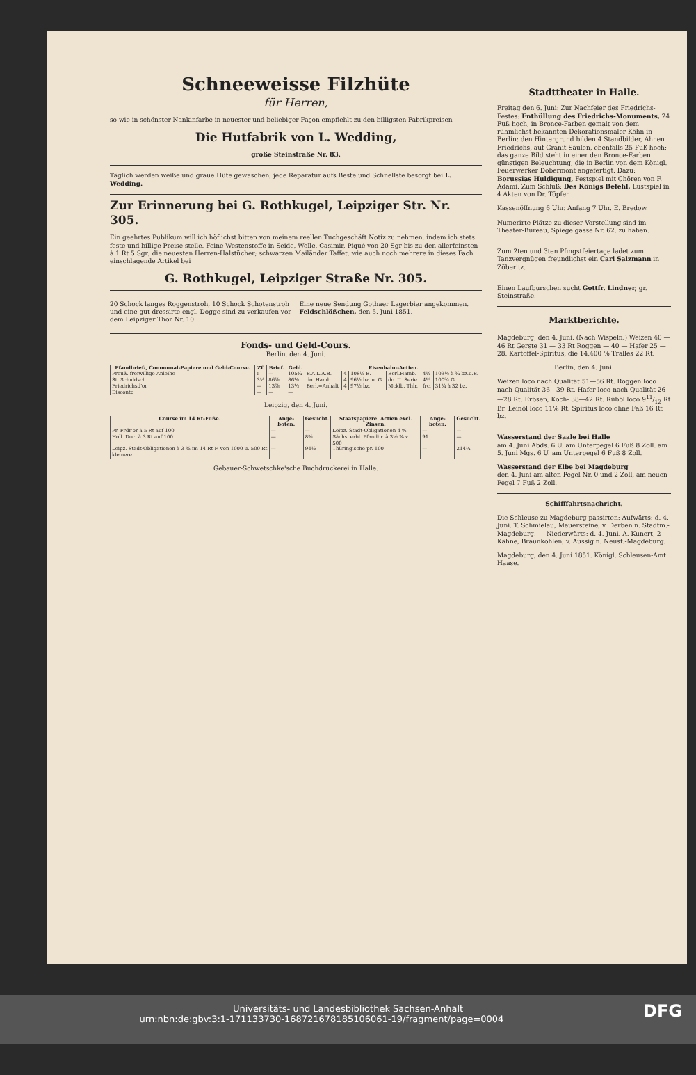Schneeweisse Filzhüte
für Herren,
so wie in schönster Nankinfarbe in neuester und beliebiger Façon empfiehlt zu den billigsten Fabrikpreisen
Die Hutfabrik von L. Wedding,
große Steinstraße Nr. 83.
Täglich werden weiße und graue Hüte gewaschen, jede Reparatur aufs Beste und Schnellste besorgt bei L. Wedding.
Zur Erinnerung bei G. Rothkugel, Leipziger Str. Nr. 305.
Ein geehrtes Publikum will ich höflichst bitten von meinem reellen Tuchgeschäft Notiz zu nehmen, indem ich stets feste und billige Preise stelle. Feine Westenstoffe in Seide, Wolle, Casimir, Piqué von 20 Sgr bis zu den allerfeinsten à 1 Rt 5 Sgr; die neuesten Herren-Halstücher; schwarzen Mailänder Taffet, wie auch noch mehrere in dieses Fach einschlagende Artikel bei
G. Rothkugel, Leipziger Straße Nr. 305.
20 Schock langes Roggenstroh, 10 Schock Schotenstroh und eine gut dressirte engl. Dogge sind zu verkaufen vor dem Leipziger Thor Nr. 10.
Eine neue Sendung Gothaer Lagerbier angekommen. Feldschlößchen, den 5. Juni 1851.
Fonds- und Geld-Cours.
Berlin, den 4. Juni.
| Pfandbrief-, Communal-Papiere und Geld-Course. | Zf. | Brief. | Geld. | Eisenbahn-Actien. | | | | | |
| --- | --- | --- | --- | --- | --- | --- | --- | --- | --- |
| Preuß. freiwillige Anleihe | 5 | — | 105¾ | B.A.L.A.B. | 4 | 108½ B. | Berl.Hamb. | 4½ | 103½ à ¾ bz.u.B. |
| St. Schuldsch. | 3½ | 86⅝ | 86⅛ | do. Hamb. | 4 | 96½ bz. u. G. | do. II. Serie | 4½ | 100¾ G. |
| Friedrichsd'or | — | 13⅞ | 13⅓ | Berl.=Anhalt | 4 | 97½ bz. | Mcklb. Thlr. | frc. | 31¾ à 32 bz. |
| Disconto | — | — | — | | | | | | |
Leipzig, den 4. Juni.
| Course im 14 Rt-Fuße. | Ange-boten. | Gesucht. | Staatspapiere. Actien excl. Zinsen. | Ange-boten. | Gesucht. |
| --- | --- | --- | --- | --- | --- |
| Pr. Frdr'or à 5 Rt auf 100 | — | — | Leipz. Stadt-Obligationen 4 % | — | — |
| Holl. Duc. à 3 Rt auf 100 | — | 8¾ | Sächs. erbl. Pfandbr. à 3½ % v. 500 | 91 | — |
| Leipz. Stadt-Obligationen à 3 % im 14 Rt F. von 1000 u. 500 Rt kleinere | — | 94½ | Thüringische pr. 100 | — | 214¼ |
Gebauer-Schwetschke'sche Buchdruckerei in Halle.
Stadttheater in Halle.
Freitag den 6. Juni: Zur Nachfeier des Friedrichs-Festes: Enthüllung des Friedrichs-Monuments, 24 Fuß hoch, in Bronce-Farben gemalt von dem rühmlichst bekannten Dekorationsmaler Köhn in Berlin; den Hintergrund bilden 4 Standbilder, Ahnen Friedrichs, auf Granit-Säulen, ebenfalls 25 Fuß hoch; das ganze Bild steht in einer den Bronce-Farben günstigen Beleuchtung, die in Berlin von dem Königl. Feuerwerker Dobermont angefertigt. Dazu: Borussias Huldigung, Festspiel mit Chören von F. Adami. Zum Schluß: Des Königs Befehl, Lustspiel in 4 Akten von Dr. Töpfer.
Kassenöffnung 6 Uhr. Anfang 7 Uhr. E. Bredow.
Numerirte Plätze zu dieser Vorstellung sind im Theater-Bureau, Spiegelgasse Nr. 62, zu haben.
Zum 2ten und 3ten Pfingstfeiertage ladet zum Tanzvergnügen freundlichst ein Carl Salzmann in Zöberitz.
Einen Laufburschen sucht Gottfr. Lindner, gr. Steinstraße.
Marktberichte.
Magdeburg, den 4. Juni. (Nach Wispeln.) Weizen 40 — 46 Rt Gerste 31 — 33 Rt Roggen — 40 — Hafer 25 — 28. Kartoffel-Spiritus, die 14,400 % Tralles 22 Rt.
Berlin, den 4. Juni.
Weizen loco nach Qualität 51—56 Rt. Roggen loco nach Qualität 36—39 Rt. Hafer loco nach Qualität 26—28 Rt. Erbsen, Koch- 38—42 Rt. Rüböl loco 911/12 Rt Br. Leinöl loco 11⅙ Rt. Spiritus loco ohne Faß 16 Rt bz.
Wasserstand der Saale bei Halle
am 4. Juni Abds. 6 U. am Unterpegel 6 Fuß 8 Zoll. am 5. Juni Mgs. 6 U. am Unterpegel 6 Fuß 8 Zoll.
Wasserstand der Elbe bei Magdeburg
den 4. Juni am alten Pegel Nr. 0 und 2 Zoll, am neuen Pegel 7 Fuß 2 Zoll.
Schifffahrtsnachricht.
Die Schleuse zu Magdeburg passirten: Aufwärts: d. 4. Juni. T. Schmielau, Mauersteine, v. Derben n. Stadtm.-Magdeburg. — Niederwärts: d. 4. Juni. A. Kunert, 2 Kähne, Braunkohlen, v. Aussig n. Neust.-Magdeburg.
Magdeburg, den 4. Juni 1851. Königl. Schleusen-Amt. Haase.
Universitäts- und Landesbibliothek Sachsen-Anhalt
urn:nbn:de:gbv:3:1-171133730-16872167818510606​1-19/fragment/page=0004 DFG